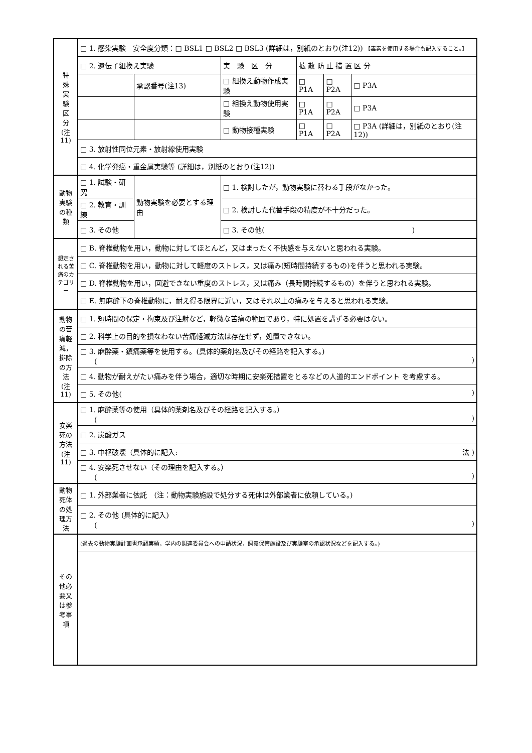| 特 殊 実 験 区 分 (注11) | □ 1. 感染実験 安全度分類：□ BSL1 □ BSL2 □ BSL3 (詳細は，別紙のとおり(注12)) 【毒素を使用する場合も記入すること。】 | | | | | |
| | □ 2. 遺伝子組換え実験 | | 実 験 区 分 | 拡 散 防 止 措 置 区 分 | | |
| | | 承認番号(注13) | □ 組換え動物作成実験 | □ P1A | □ P2A | □ P3A |
| | | | □ 組換え動物使用実験 | □ P1A | □ P2A | □ P3A |
| | | | □ 動物接種実験 | □ P1A | □ P2A | □ P3A (詳細は，別紙のとおり(注12)) |
| | □ 3. 放射性同位元素・放射線使用実験 | | | | | |
| | □ 4. 化学発癌・重金属実験等 (詳細は，別紙のとおり(注12)) | | | | | |
| 動物実験の種類 | □ 1. 試験・研究 | 動物実験を必要とする理由 | □ 1. 検討したが，動物実験に替わる手段がなかった。 | | | |
| | □ 2. 教育・訓練 | | □ 2. 検討した代替手段の精度が不十分だった。 | | | |
| | □ 3. その他 | | □ 3. その他( ) | | | |
| 想定される苦痛のカテゴリー | □ B. 脊椎動物を用い，動物に対してほとんど，又はまったく不快感を与えないと思われる実験。 | | | | | |
| | □ C. 脊椎動物を用い，動物に対して軽度のストレス，又は痛み(短時間持続するもの)を伴うと思われる実験。 | | | | | |
| | □ D. 脊椎動物を用い，回避できない重度のストレス，又は痛み（長時間持続するもの）を伴うと思われる実験。 | | | | | |
| | □ E. 無麻酔下の脊椎動物に，耐え得る限界に近い，又はそれ以上の痛みを与えると思われる実験。 | | | | | |
| 動物の苦痛軽減，排除の方法 (注11) | □ 1. 短時間の保定・拘束及び注射など，軽微な苦痛の範囲であり，特に処置を講ずる必要はない。 | | | | | |
| | □ 2. 科学上の目的を損なわない苦痛軽減方法は存在せず，処置できない。 | | | | | |
| | □ 3. 麻酔薬・鎮痛薬等を使用する。(具体的薬剤名及びその経路を記入する。) ( ) | | | | | |
| | □ 4. 動物が耐えがたい痛みを伴う場合，適切な時期に安楽死措置をとるなどの人道的エンドポイント を考慮する。 | | | | | |
| | □ 5. その他( ) | | | | | |
| 安楽死の方法 (注11) | □ 1. 麻酔薬等の使用（具体的薬剤名及びその経路を記入する。） ( ) | | | | | |
| | □ 2. 炭酸ガス | | | | | |
| | □ 3. 中枢破壊（具体的に記入: 法 ) | | | | | |
| | □ 4. 安楽死させない（その理由を記入する。） ( ) | | | | | |
| 動物死体の処理方法 | □ 1. 外部業者に依託 (注：動物実験施設で処分する死体は外部業者に依頼している。) | | | | | |
| | □ 2. その他 (具体的に記入) ( ) | | | | | |
| その他必要又は参考事項 | (過去の動物実験計画書承認実績，学内の関連委員会への申請状況，飼養保管施設及び実験室の承認状況などを記入する。) | | | | | |